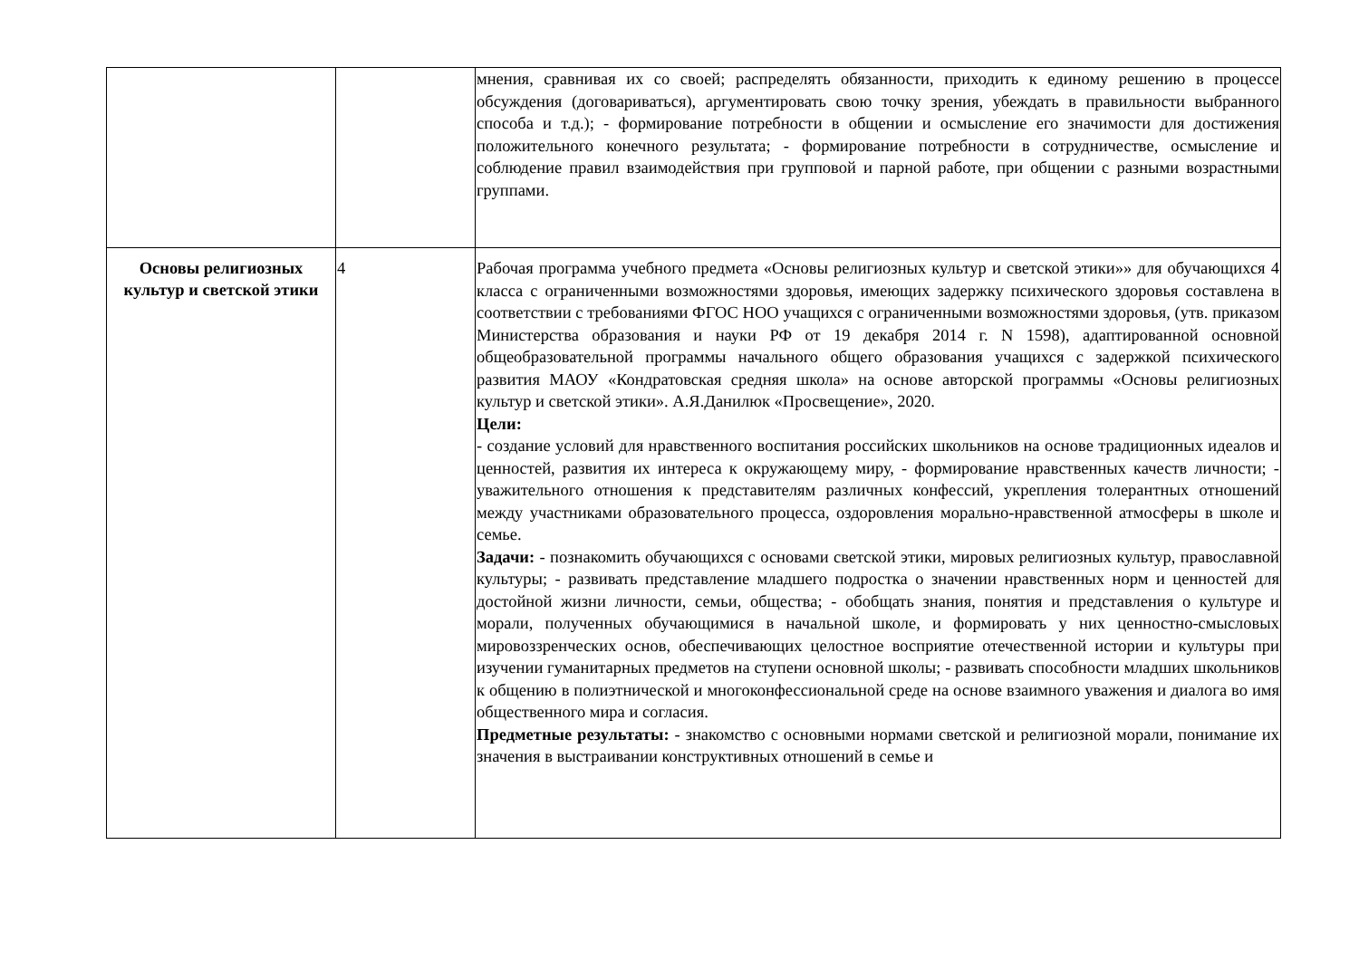| | | мнения, сравнивая их со своей; распределять обязанности, приходить к единому решению в процессе обсуждения (договариваться), аргументировать свою точку зрения, убеждать в правильности выбранного способа и т.д.); - формирование потребности в общении и осмысление его значимости для достижения положительного конечного результата; - формирование потребности в сотрудничестве, осмысление и соблюдение правил взаимодействия при групповой и парной работе, при общении с разными возрастными группами. |
| Основы религиозных культур и светской этики | 4 | Рабочая программа учебного предмета «Основы религиозных культур и светской этики»» для обучающихся 4 класса с ограниченными возможностями здоровья, имеющих задержку психического здоровья составлена в соответствии с требованиями ФГОС НОО учащихся с ограниченными возможностями здоровья, (утв. приказом Министерства образования и науки РФ от 19 декабря 2014 г. N 1598), адаптированной основной общеобразовательной программы начального общего образования учащихся с задержкой психического развития МАОУ «Кондратовская средняя школа» на основе авторской программы «Основы религиозных культур и светской этики». А.Я.Данилюк «Просвещение», 2020. Цели: - создание условий для нравственного воспитания российских школьников на основе традиционных идеалов и ценностей, развития их интереса к окружающему миру, - формирование нравственных качеств личности; - уважительного отношения к представителям различных конфессий, укрепления толерантных отношений между участниками образовательного процесса, оздоровления морально-нравственной атмосферы в школе и семье. Задачи: - познакомить обучающихся с основами светской этики, мировых религиозных культур, православной культуры; - развивать представление младшего подростка о значении нравственных норм и ценностей для достойной жизни личности, семьи, общества; - обобщать знания, понятия и представления о культуре и морали, полученных обучающимися в начальной школе, и формировать у них ценностно-смысловых мировоззренческих основ, обеспечивающих целостное восприятие отечественной истории и культуры при изучении гуманитарных предметов на ступени основной школы; - развивать способности младших школьников к общению в полиэтнической и многоконфессиональной среде на основе взаимного уважения и диалога во имя общественного мира и согласия. Предметные результаты: - знакомство с основными нормами светской и религиозной морали, понимание их значения в выстраивании конструктивных отношений в семье и |